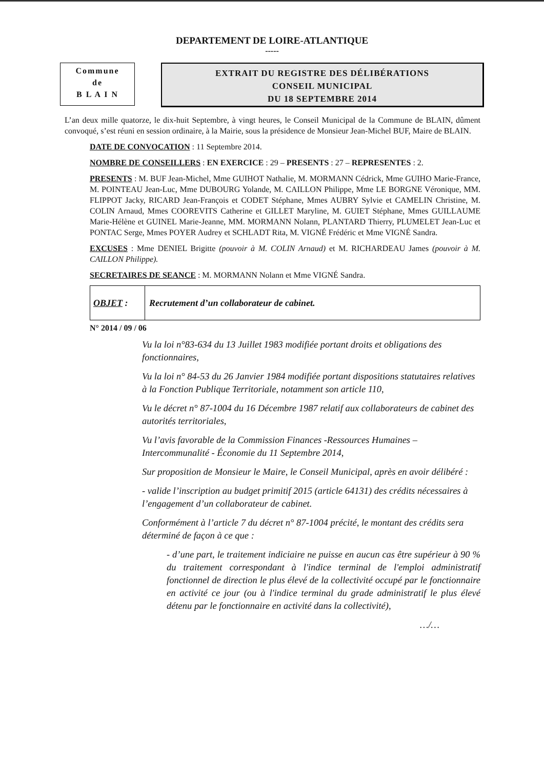DEPARTEMENT DE LOIRE-ATLANTIQUE
-----
Commune
de
B L A I N
EXTRAIT DU REGISTRE DES DÉLIBÉRATIONS
CONSEIL MUNICIPAL
DU 18 SEPTEMBRE 2014
L’an deux mille quatorze, le dix-huit Septembre, à vingt heures, le Conseil Municipal de la Commune de BLAIN, dûment convoqué, s’est réuni en session ordinaire, à la Mairie, sous la présidence de Monsieur Jean-Michel BUF, Maire de BLAIN.
DATE DE CONVOCATION : 11 Septembre 2014.
NOMBRE DE CONSEILLERS : EN EXERCICE : 29 – PRESENTS : 27 – REPRESENTES : 2.
PRESENTS : M. BUF Jean-Michel, Mme GUIHOT Nathalie, M. MORMANN Cédrick, Mme GUIHO Marie-France, M. POINTEAU Jean-Luc, Mme DUBOURG Yolande, M. CAILLON Philippe, Mme LE BORGNE Véronique, MM. FLIPPOT Jacky, RICARD Jean-François et CODET Stéphane, Mmes AUBRY Sylvie et CAMELIN Christine, M. COLIN Arnaud, Mmes COOREVITS Catherine et GILLET Maryline, M. GUIET Stéphane, Mmes GUILLAUME Marie-Hélène et GUINEL Marie-Jeanne, MM. MORMANN Nolann, PLANTARD Thierry, PLUMELET Jean-Luc et PONTAC Serge, Mmes POYER Audrey et SCHLADT Rita, M. VIGNÉ Frédéric et Mme VIGNÉ Sandra.
EXCUSES : Mme DENIEL Brigitte (pouvoir à M. COLIN Arnaud) et M. RICHARDEAU James (pouvoir à M. CAILLON Philippe).
SECRETAIRES DE SEANCE : M. MORMANN Nolann et Mme VIGNÉ Sandra.
OBJET : Recrutement d’un collaborateur de cabinet.
N° 2014 / 09 / 06
Vu la loi n°83-634 du 13 Juillet 1983 modifiée portant droits et obligations des fonctionnaires,
Vu la loi n° 84-53 du 26 Janvier 1984 modifiée portant dispositions statutaires relatives à la Fonction Publique Territoriale, notamment son article 110,
Vu le décret n° 87-1004 du 16 Décembre 1987 relatif aux collaborateurs de cabinet des autorités territoriales,
Vu l’avis favorable de la Commission Finances -Ressources Humaines – Intercommunalité - Économie du 11 Septembre 2014,
Sur proposition de Monsieur le Maire, le Conseil Municipal, après en avoir délibéré :
- valide l’inscription au budget primitif 2015 (article 64131) des crédits nécessaires à l’engagement d’un collaborateur de cabinet.
Conformément à l’article 7 du décret n° 87-1004 précité, le montant des crédits sera déterminé de façon à ce que :
- d’une part, le traitement indiciaire ne puisse en aucun cas être supérieur à 90 % du traitement correspondant à l'indice terminal de l'emploi administratif fonctionnel de direction le plus élevé de la collectivité occupé par le fonctionnaire en activité ce jour (ou à l'indice terminal du grade administratif le plus élevé détenu par le fonctionnaire en activité dans la collectivité),
…/…